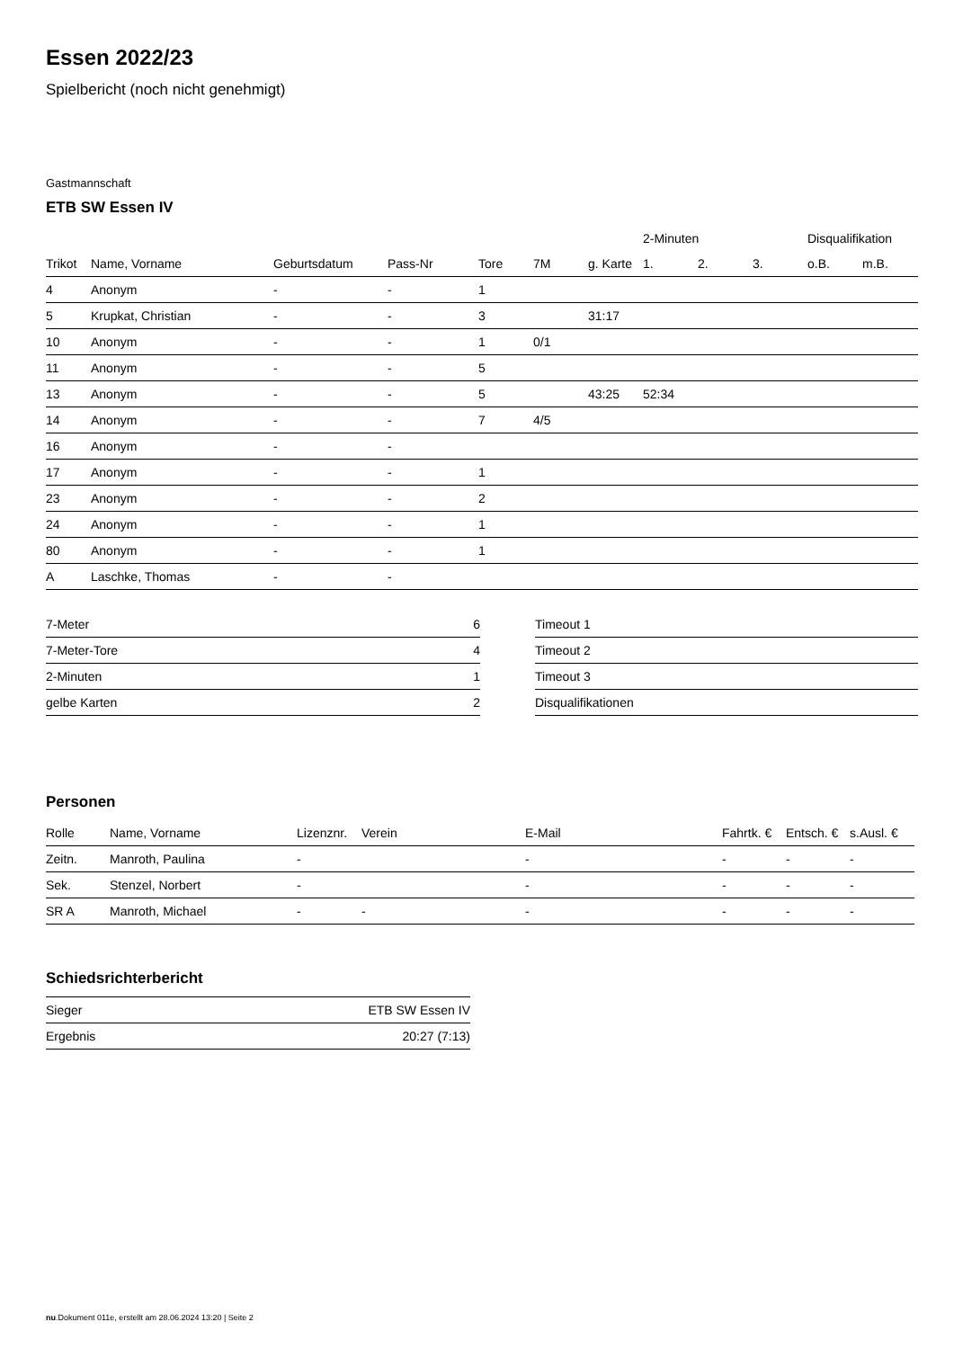Essen 2022/23
Spielbericht (noch nicht genehmigt)
Gastmannschaft
ETB SW Essen IV
| | | | | | | | 2-Minuten | | | Disqualifikation | |
| --- | --- | --- | --- | --- | --- | --- | --- | --- | --- | --- | --- |
| Trikot | Name, Vorname | Geburtsdatum | Pass-Nr | Tore | 7M | g. Karte | 1. | 2. | 3. | o.B. | m.B. |
| 4 | Anonym | - | - | 1 | | | | | | | |
| 5 | Krupkat, Christian | - | - | 3 | | 31:17 | | | | | |
| 10 | Anonym | - | - | 1 | 0/1 | | | | | | |
| 11 | Anonym | - | - | 5 | | | | | | | |
| 13 | Anonym | - | - | 5 | | 43:25 | 52:34 | | | | |
| 14 | Anonym | - | - | 7 | 4/5 | | | | | | |
| 16 | Anonym | - | - | | | | | | | | |
| 17 | Anonym | - | - | 1 | | | | | | | |
| 23 | Anonym | - | - | 2 | | | | | | | |
| 24 | Anonym | - | - | 1 | | | | | | | |
| 80 | Anonym | - | - | 1 | | | | | | | |
| A | Laschke, Thomas | - | - | | | | | | | | |
| 7-Meter | 6 |
| 7-Meter-Tore | 4 |
| 2-Minuten | 1 |
| gelbe Karten | 2 |
| Timeout 1 |
| Timeout 2 |
| Timeout 3 |
| Disqualifikationen |
Personen
| Rolle | Name, Vorname | Lizenznr. | Verein | E-Mail | Fahrtk. € | Entsch. € | s.Ausl. € |
| --- | --- | --- | --- | --- | --- | --- | --- |
| Zeitn. | Manroth, Paulina | - | | - | - | - | - |
| Sek. | Stenzel, Norbert | - | | - | - | - | - |
| SR A | Manroth, Michael | - | - | - | - | - | - |
Schiedsrichterbericht
| Sieger | ETB SW Essen IV |
| Ergebnis | 20:27 (7:13) |
nu.Dokument 011e, erstellt am 28.06.2024 13:20 | Seite 2